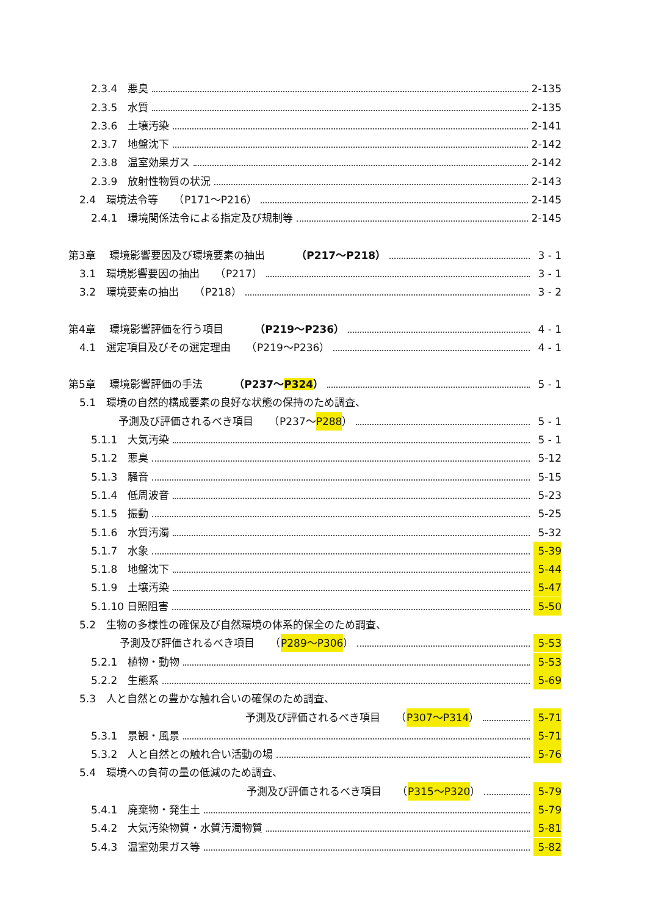2.3.4　悪臭 2-135
2.3.5　水質 2-135
2.3.6　土壌汚染 2-141
2.3.7　地盤沈下 2-142
2.3.8　温室効果ガス 2-142
2.3.9　放射性物質の状況 2-143
2.4　環境法令等　　（P171～P216） 2-145
2.4.1　環境関係法令による指定及び規制等 2-145
第3章　 環境影響要因及び環境要素の抽出　　　（P217～P218） 3 - 1
3.1　環境影響要因の抽出　　（P217） 3 - 1
3.2　環境要素の抽出　　（P218） 3 - 2
第4章　 環境影響評価を行う項目　　　（P219～P236） 4 - 1
4.1　選定項目及びその選定理由　　（P219～P236） 4 - 1
第5章　 環境影響評価の手法　　　（P237～P324） 5 - 1
5.1　環境の自然的構成要素の良好な状態の保持のため調査、
予測及び評価されるべき項目　　（P237～ P288 ） 5 - 1
5.1.1　大気汚染 5 - 1
5.1.2　悪臭 5-12
5.1.3　騒音 5-15
5.1.4　低周波音 5-23
5.1.5　振動 5-25
5.1.6　水質汚濁 5-32
5.1.7　水象 5-39
5.1.8　地盤沈下 5-44
5.1.9　土壌汚染 5-47
5.1.10 日照阻害 5-50
5.2　生物の多様性の確保及び自然環境の体系的保全のため調査、
予測及び評価されるべき項目　　（ P289～P306 ） 5-53
5.2.1　植物・動物 5-53
5.2.2　生態系 5-69
5.3　人と自然との豊かな触れ合いの確保のため調査、
予測及び評価されるべき項目　　（ P307～P314 ） 5-71
5.3.1　景観・風景 5-71
5.3.2　人と自然との触れ合い活動の場 5-76
5.4　環境への負荷の量の低減のため調査、
予測及び評価されるべき項目　　（ P315～P320 ） 5-79
5.4.1　廃棄物・発生土 5-79
5.4.2　大気汚染物質・水質汚濁物質 5-81
5.4.3　温室効果ガス等 5-82